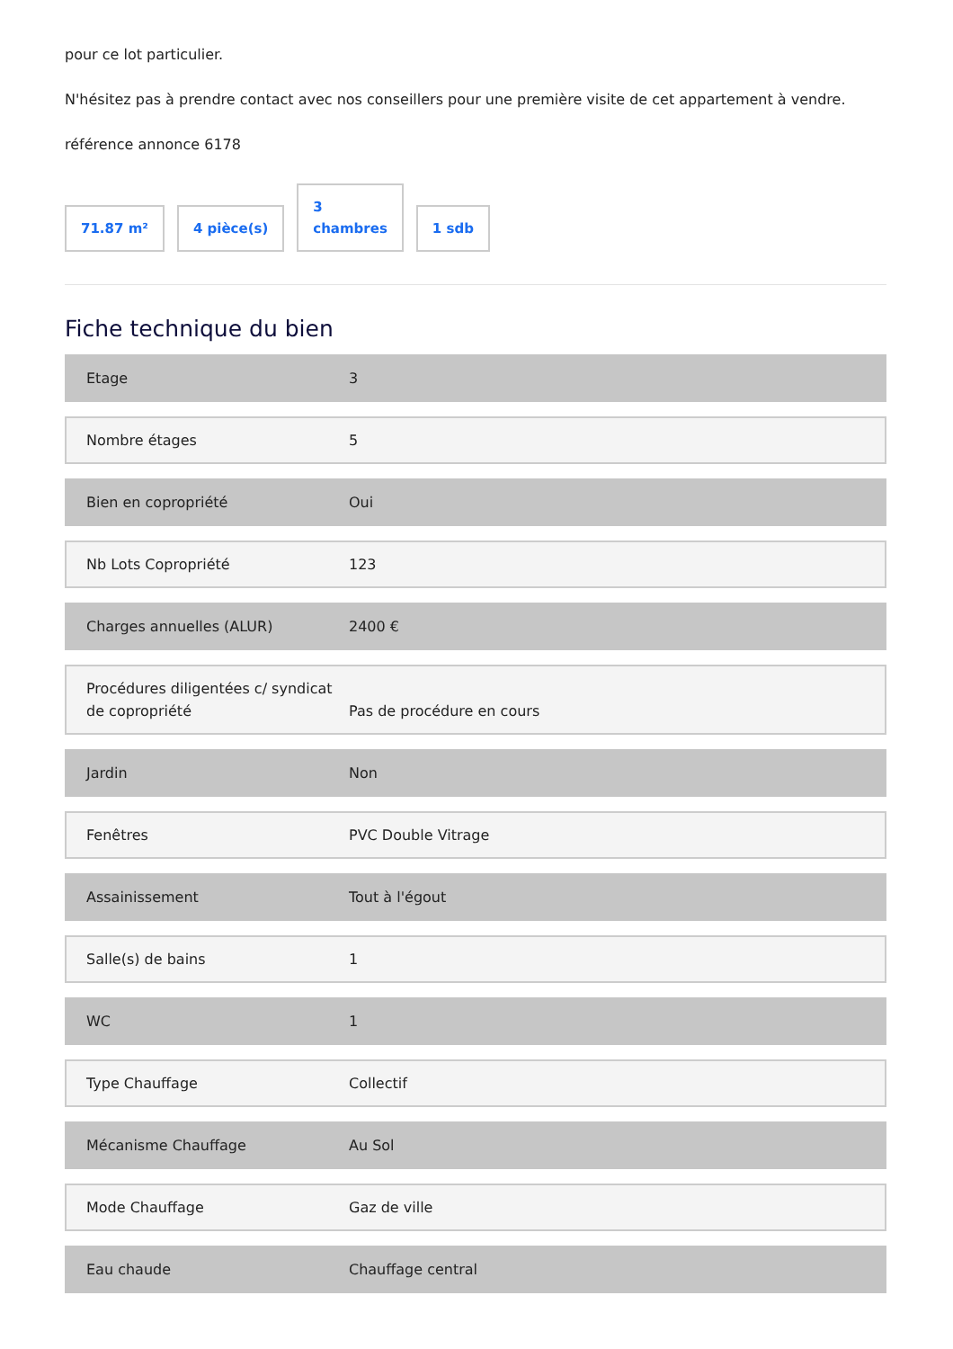pour ce lot particulier.
N'hésitez pas à prendre contact avec nos conseillers pour une première visite de cet appartement à vendre.
référence annonce 6178
71.87 m²
4 pièce(s)
3
chambres
1 sdb
Fiche technique du bien
Etage 3
Nombre étages 5
Bien en copropriété Oui
Nb Lots Copropriété 123
Charges annuelles (ALUR) 2400 €
Procédures diligentées c/ syndicat de copropriété Pas de procédure en cours
Jardin Non
Fenêtres PVC Double Vitrage
Assainissement Tout à l'égout
Salle(s) de bains 1
WC 1
Type Chauffage Collectif
Mécanisme Chauffage Au Sol
Mode Chauffage Gaz de ville
Eau chaude Chauffage central